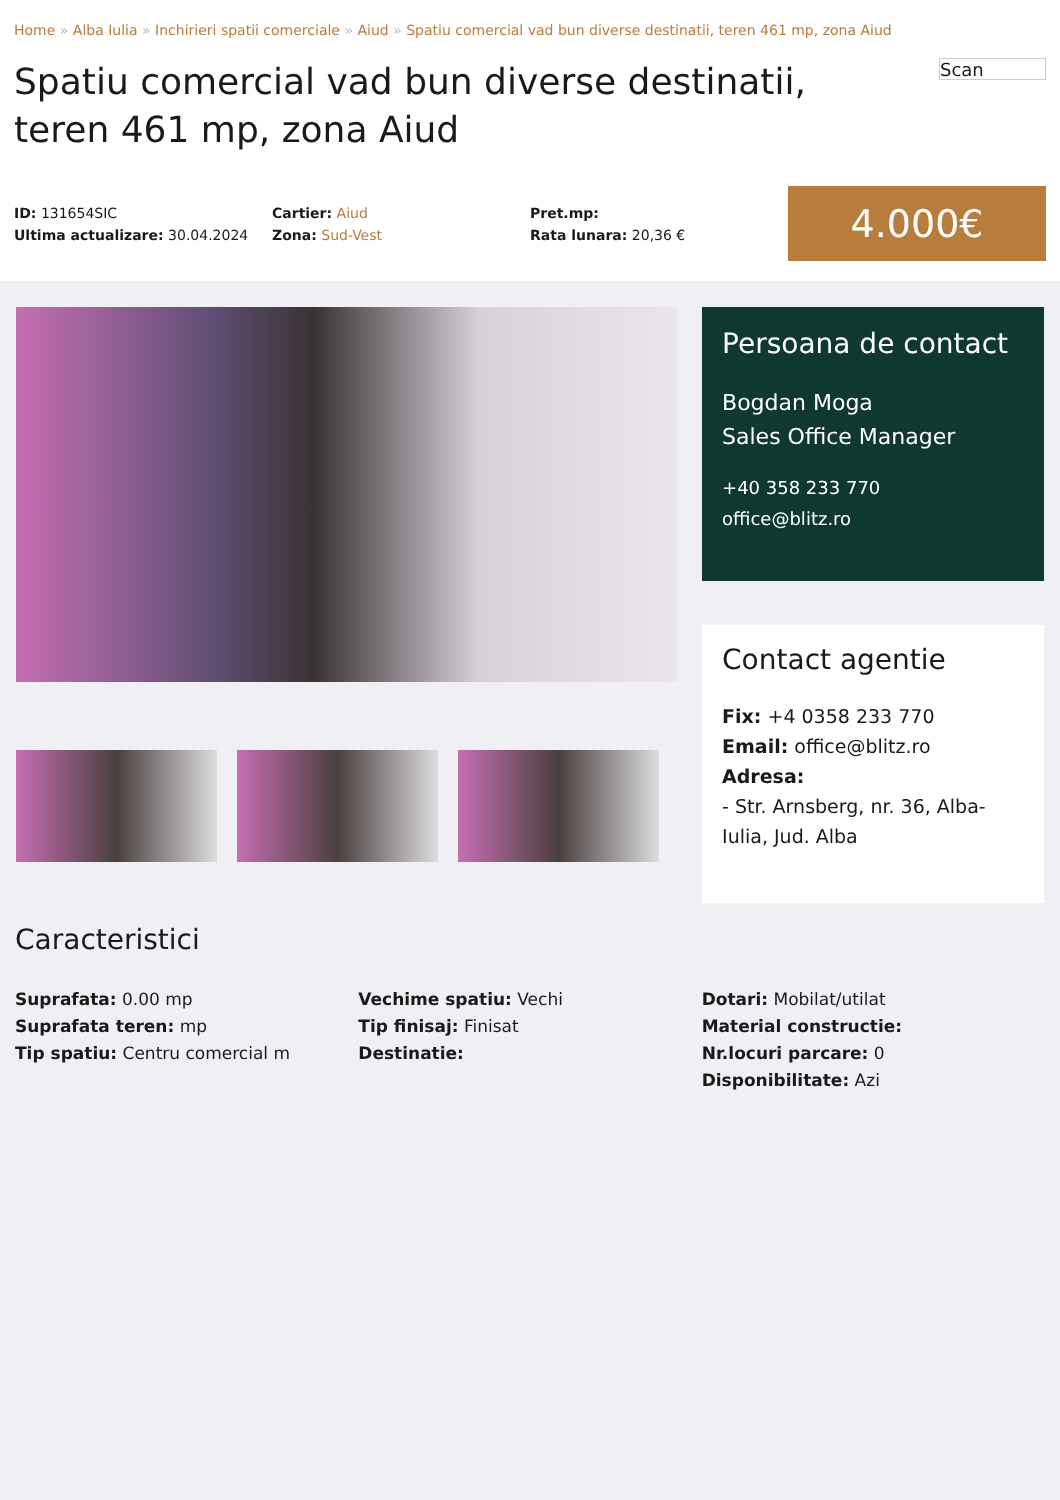Home » Alba Iulia » Inchirieri spatii comerciale » Aiud » Spatiu comercial vad bun diverse destinatii, teren 461 mp, zona Aiud
Spatiu comercial vad bun diverse destinatii, teren 461 mp, zona Aiud
Scan
ID: 131654SIC
Ultima actualizare: 30.04.2024
Cartier: Aiud
Zona: Sud-Vest
Pret.mp:
Rata lunara: 20,36 €
4.000€
Persoana de contact
Bogdan Moga
Sales Office Manager
+40 358 233 770
office@blitz.ro
Contact agentie
Fix: +4 0358 233 770
Email: office@blitz.ro
Adresa:
- Str. Arnsberg, nr. 36, Alba-Iulia, Jud. Alba
Caracteristici
Suprafata: 0.00 mp
Suprafata teren: mp
Tip spatiu: Centru comercial m
Vechime spatiu: Vechi
Tip finisaj: Finisat
Destinatie:
Dotari: Mobilat/utilat
Material constructie:
Nr.locuri parcare: 0
Disponibilitate: Azi